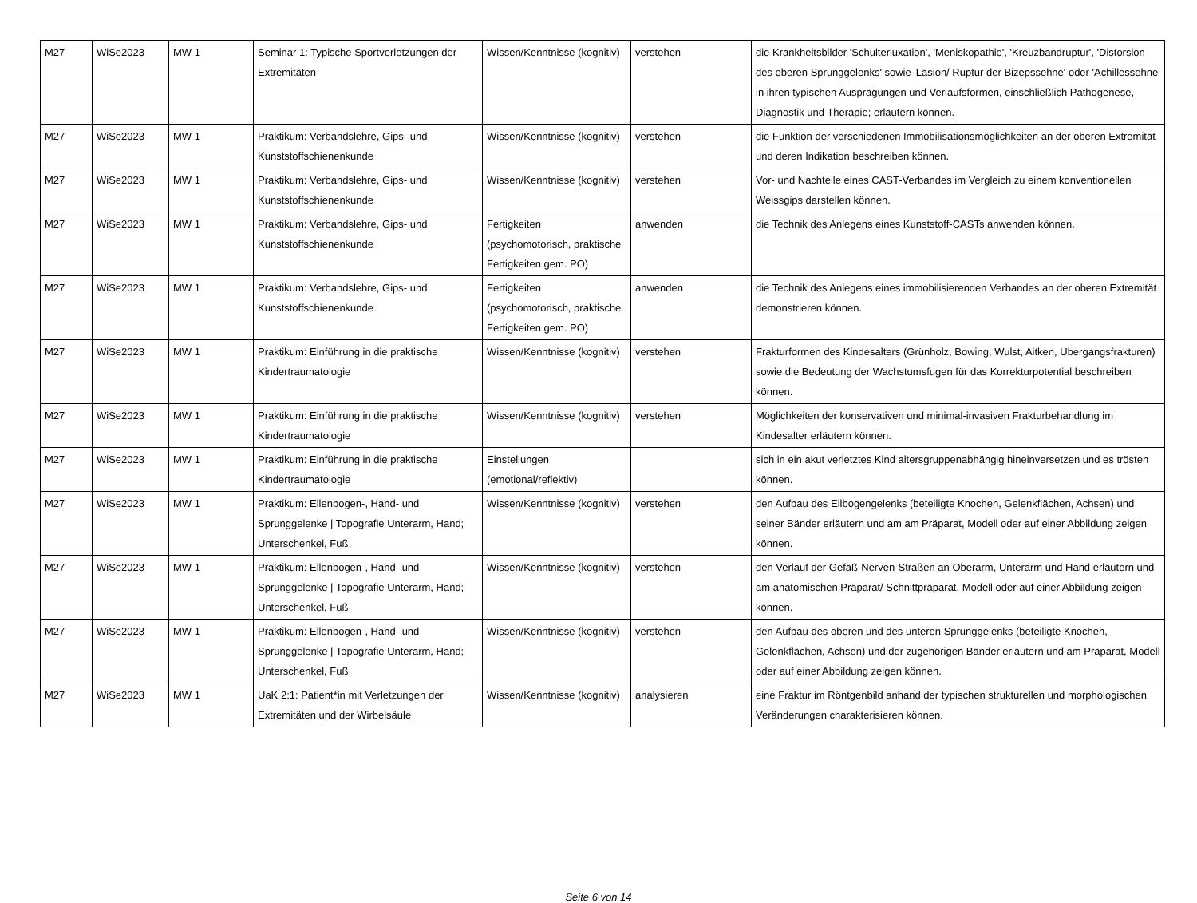| M27 | WiSe2023 | MW 1 | Seminar 1: Typische Sportverletzungen der Extremitäten | Wissen/Kenntnisse (kognitiv) | verstehen | die Krankheitsbilder 'Schulterluxation', 'Meniskopathie', 'Kreuzbandruptur', 'Distorsion des oberen Sprunggelenks' sowie 'Läsion/ Ruptur der Bizepssehne' oder 'Achillessehne' in ihren typischen Ausprägungen und Verlaufsformen, einschließlich Pathogenese, Diagnostik und Therapie; erläutern können. |
| M27 | WiSe2023 | MW 1 | Praktikum: Verbandslehre, Gips- und Kunststoffschienenkunde | Wissen/Kenntnisse (kognitiv) | verstehen | die Funktion der verschiedenen Immobilisationsmöglichkeiten an der oberen Extremität und deren Indikation beschreiben können. |
| M27 | WiSe2023 | MW 1 | Praktikum: Verbandslehre, Gips- und Kunststoffschienenkunde | Wissen/Kenntnisse (kognitiv) | verstehen | Vor- und Nachteile eines CAST-Verbandes im Vergleich zu einem konventionellen Weissgips darstellen können. |
| M27 | WiSe2023 | MW 1 | Praktikum: Verbandslehre, Gips- und Kunststoffschienenkunde | Fertigkeiten (psychomotorisch, praktische Fertigkeiten gem. PO) | anwenden | die Technik des Anlegens eines Kunststoff-CASTs anwenden können. |
| M27 | WiSe2023 | MW 1 | Praktikum: Verbandslehre, Gips- und Kunststoffschienenkunde | Fertigkeiten (psychomotorisch, praktische Fertigkeiten gem. PO) | anwenden | die Technik des Anlegens eines immobilisierenden Verbandes an der oberen Extremität demonstrieren können. |
| M27 | WiSe2023 | MW 1 | Praktikum: Einführung in die praktische Kindertraumatologie | Wissen/Kenntnisse (kognitiv) | verstehen | Frakturformen des Kindesalters (Grünholz, Bowing, Wulst, Aitken, Übergangsfrakturen) sowie die Bedeutung der Wachstumsfugen für das Korrekturpotential beschreiben können. |
| M27 | WiSe2023 | MW 1 | Praktikum: Einführung in die praktische Kindertraumatologie | Wissen/Kenntnisse (kognitiv) | verstehen | Möglichkeiten der konservativen und minimal-invasiven Frakturbehandlung im Kindesalter erläutern können. |
| M27 | WiSe2023 | MW 1 | Praktikum: Einführung in die praktische Kindertraumatologie | Einstellungen (emotional/reflektiv) | | sich in ein akut verletztes Kind altersgruppenabhängig hineinversetzen und es trösten können. |
| M27 | WiSe2023 | MW 1 | Praktikum: Ellenbogen-, Hand- und Sprunggelenke / Topografie Unterarm, Hand; Unterschenkel, Fuß | Wissen/Kenntnisse (kognitiv) | verstehen | den Aufbau des Ellbogengelenks (beteiligte Knochen, Gelenkflächen, Achsen) und seiner Bänder erläutern und am am Präparat, Modell oder auf einer Abbildung zeigen können. |
| M27 | WiSe2023 | MW 1 | Praktikum: Ellenbogen-, Hand- und Sprunggelenke / Topografie Unterarm, Hand; Unterschenkel, Fuß | Wissen/Kenntnisse (kognitiv) | verstehen | den Verlauf der Gefäß-Nerven-Straßen an Oberarm, Unterarm und Hand erläutern und am anatomischen Präparat/ Schnittpräparat, Modell oder auf einer Abbildung zeigen können. |
| M27 | WiSe2023 | MW 1 | Praktikum: Ellenbogen-, Hand- und Sprunggelenke / Topografie Unterarm, Hand; Unterschenkel, Fuß | Wissen/Kenntnisse (kognitiv) | verstehen | den Aufbau des oberen und des unteren Sprunggelenks (beteiligte Knochen, Gelenkflächen, Achsen) und der zugehörigen Bänder erläutern und am Präparat, Modell oder auf einer Abbildung zeigen können. |
| M27 | WiSe2023 | MW 1 | UaK 2:1: Patient*in mit Verletzungen der Extremitäten und der Wirbelsäule | Wissen/Kenntnisse (kognitiv) | analysieren | eine Fraktur im Röntgenbild anhand der typischen strukturellen und morphologischen Veränderungen charakterisieren können. |
Seite 6 von 14